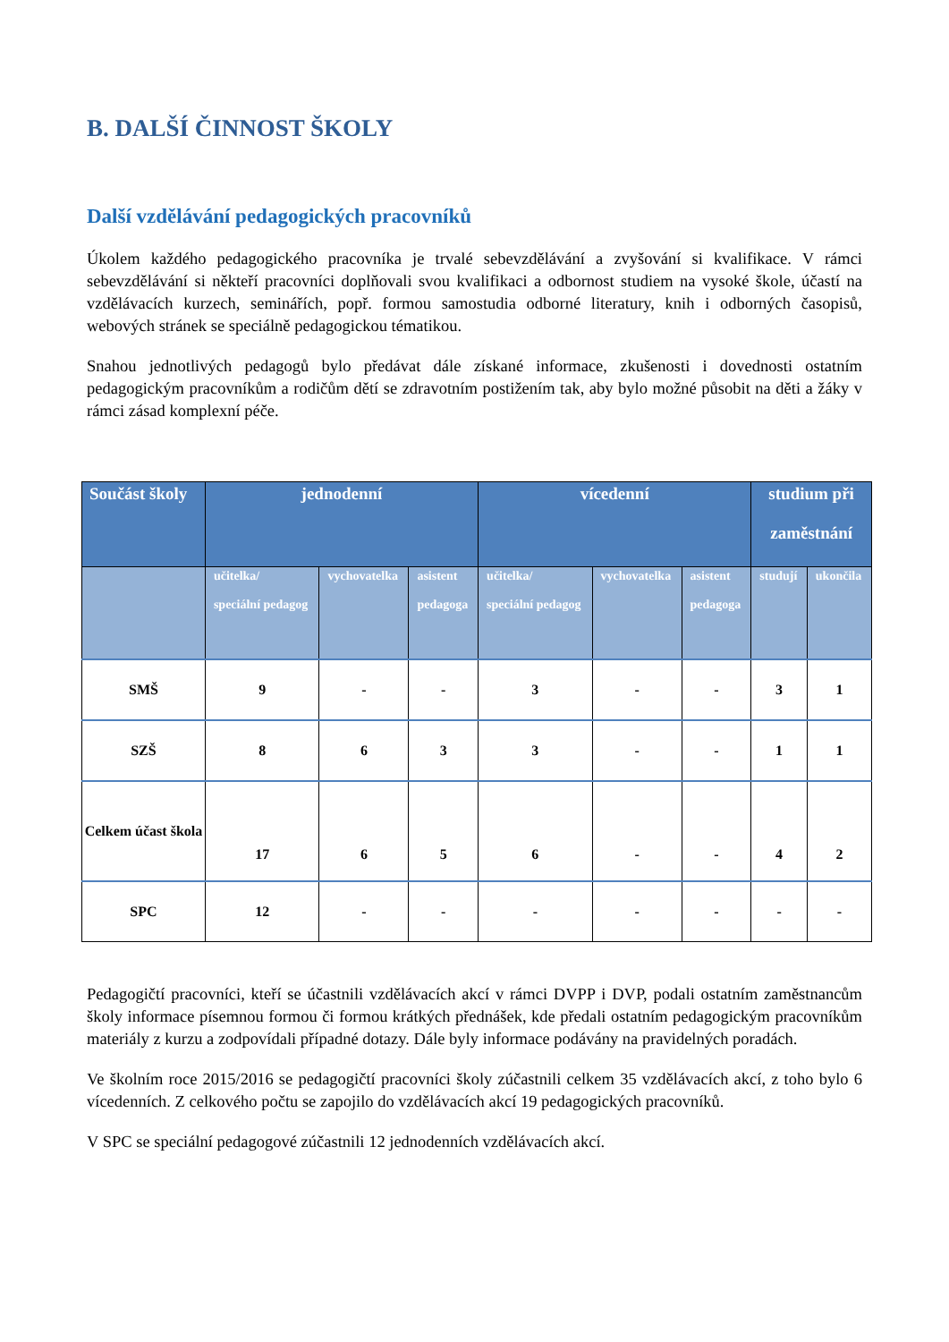B. DALŠÍ ČINNOST ŠKOLY
Další vzdělávání pedagogických pracovníků
Úkolem každého pedagogického pracovníka je trvalé sebevzdělávání a zvyšování si kvalifikace. V rámci sebevzdělávání si někteří pracovníci doplňovali svou kvalifikaci a odbornost studiem na vysoké škole, účastí na vzdělávacích kurzech, seminářích, popř. formou samostudia odborné literatury, knih i odborných časopisů, webových stránek se speciálně pedagogickou tématikou.
Snahou jednotlivých pedagogů bylo předávat dále získané informace, zkušenosti i dovednosti ostatním pedagogickým pracovníkům a rodičům dětí se zdravotním postižením tak, aby bylo možné působit na děti a žáky v rámci zásad komplexní péče.
| Součást školy | jednodenní | | | vícedenní | | | studium při zaměstnání | |
| --- | --- | --- | --- | --- | --- | --- | --- | --- |
| | učitelka/ speciální pedagog | vychovatelka | asistent pedagoga | učitelka/ speciální pedagog | vychovatelka | asistent pedagoga | studují | ukončila |
| SMŠ | 9 | - | - | 3 | - | - | 3 | 1 |
| SZŠ | 8 | 6 | 3 | 3 | - | - | 1 | 1 |
| Celkem účast škola | 17 | 6 | 5 | 6 | - | - | 4 | 2 |
| SPC | 12 | - | - | - | - | - | - | - |
Pedagogičtí pracovníci, kteří se účastnili vzdělávacích akcí v rámci DVPP i DVP, podali ostatním zaměstnancům školy informace písemnou formou či formou krátkých přednášek, kde předali ostatním pedagogickým pracovníkům materiály z kurzu a zodpovídali případné dotazy. Dále byly informace podávány na pravidelných poradách.
Ve školním roce 2015/2016 se pedagogičtí pracovníci školy zúčastnili celkem 35 vzdělávacích akcí, z toho bylo 6 vícedenních. Z celkového počtu se zapojilo do vzdělávacích akcí 19 pedagogických pracovníků.
V SPC se speciální pedagogové zúčastnili 12 jednodenních vzdělávacích akcí.